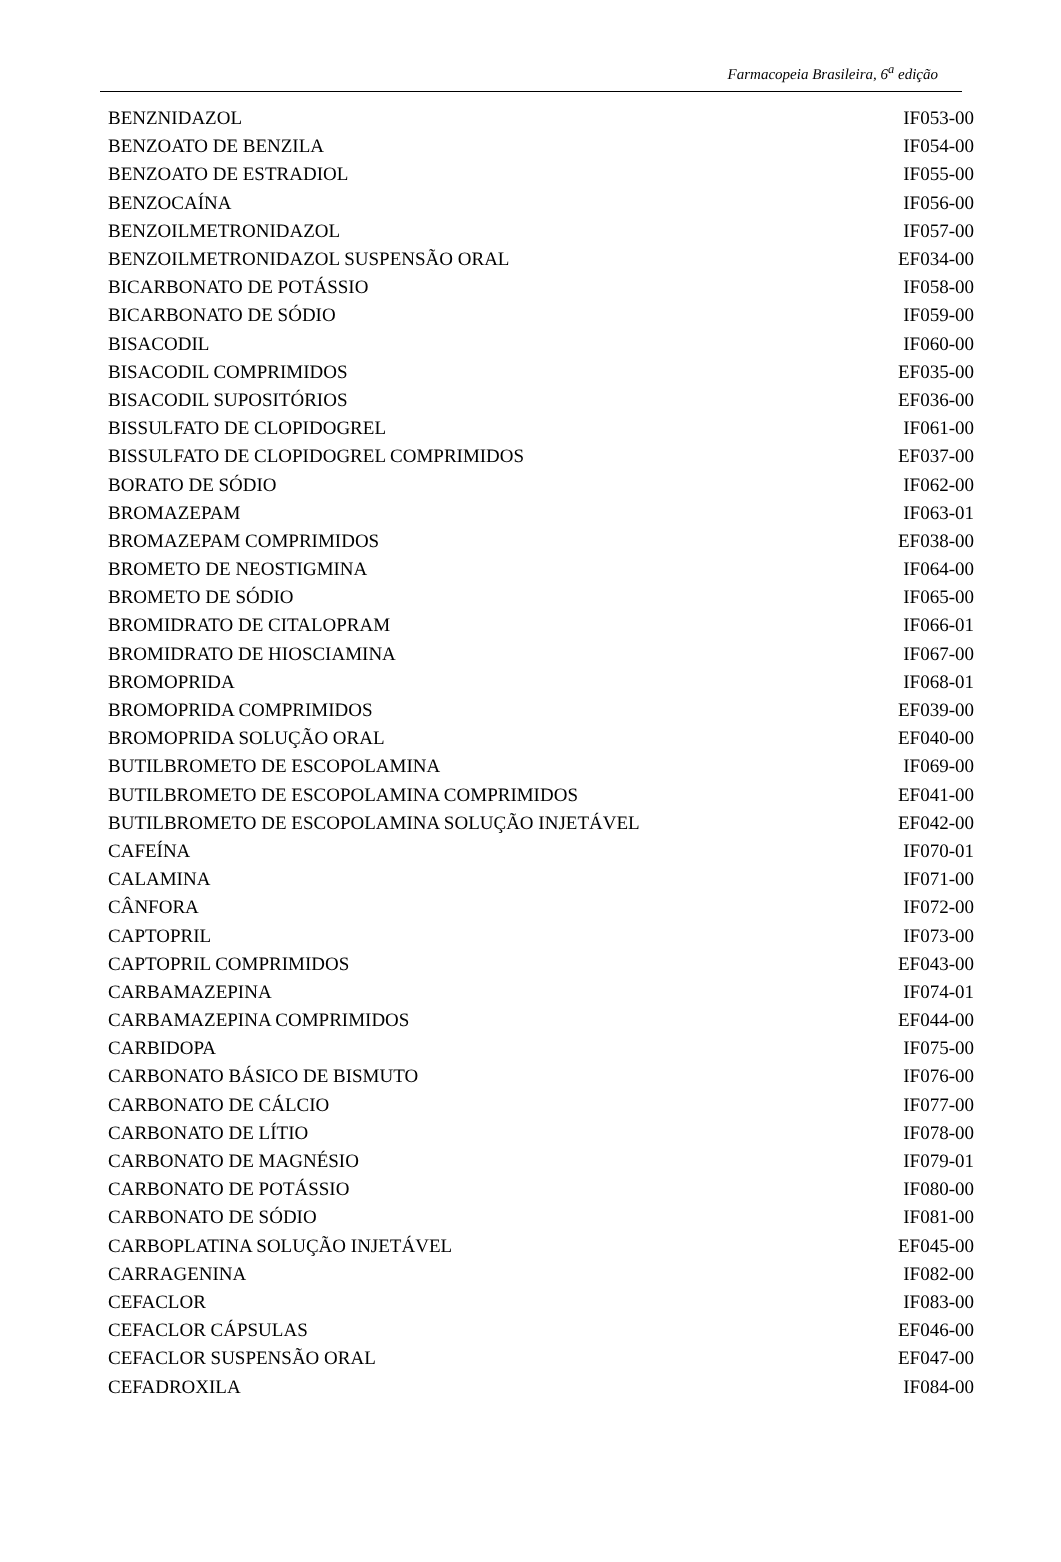Farmacopeia Brasileira, 6<sup>a</sup> edição
| BENZNIDAZOL | IF053-00 |
| BENZOATO DE BENZILA | IF054-00 |
| BENZOATO DE ESTRADIOL | IF055-00 |
| BENZOCAÍNA | IF056-00 |
| BENZOILMETRONIDAZOL | IF057-00 |
| BENZOILMETRONIDAZOL SUSPENSÃO ORAL | EF034-00 |
| BICARBONATO DE POTÁSSIO | IF058-00 |
| BICARBONATO DE SÓDIO | IF059-00 |
| BISACODIL | IF060-00 |
| BISACODIL COMPRIMIDOS | EF035-00 |
| BISACODIL SUPOSITÓRIOS | EF036-00 |
| BISSULFATO DE CLOPIDOGREL | IF061-00 |
| BISSULFATO DE CLOPIDOGREL COMPRIMIDOS | EF037-00 |
| BORATO DE SÓDIO | IF062-00 |
| BROMAZEPAM | IF063-01 |
| BROMAZEPAM COMPRIMIDOS | EF038-00 |
| BROMETO DE NEOSTIGMINA | IF064-00 |
| BROMETO DE SÓDIO | IF065-00 |
| BROMIDRATO DE CITALOPRAM | IF066-01 |
| BROMIDRATO DE HIOSCIAMINA | IF067-00 |
| BROMOPRIDA | IF068-01 |
| BROMOPRIDA COMPRIMIDOS | EF039-00 |
| BROMOPRIDA SOLUÇÃO ORAL | EF040-00 |
| BUTILBROMETO DE ESCOPOLAMINA | IF069-00 |
| BUTILBROMETO DE ESCOPOLAMINA COMPRIMIDOS | EF041-00 |
| BUTILBROMETO DE ESCOPOLAMINA SOLUÇÃO INJETÁVEL | EF042-00 |
| CAFEÍNA | IF070-01 |
| CALAMINA | IF071-00 |
| CÂNFORA | IF072-00 |
| CAPTOPRIL | IF073-00 |
| CAPTOPRIL COMPRIMIDOS | EF043-00 |
| CARBAMAZEPINA | IF074-01 |
| CARBAMAZEPINA COMPRIMIDOS | EF044-00 |
| CARBIDOPA | IF075-00 |
| CARBONATO BÁSICO DE BISMUTO | IF076-00 |
| CARBONATO DE CÁLCIO | IF077-00 |
| CARBONATO DE LÍTIO | IF078-00 |
| CARBONATO DE MAGNÉSIO | IF079-01 |
| CARBONATO DE POTÁSSIO | IF080-00 |
| CARBONATO DE SÓDIO | IF081-00 |
| CARBOPLATINA SOLUÇÃO INJETÁVEL | EF045-00 |
| CARRAGENINA | IF082-00 |
| CEFACLOR | IF083-00 |
| CEFACLOR CÁPSULAS | EF046-00 |
| CEFACLOR SUSPENSÃO ORAL | EF047-00 |
| CEFADROXILA | IF084-00 |